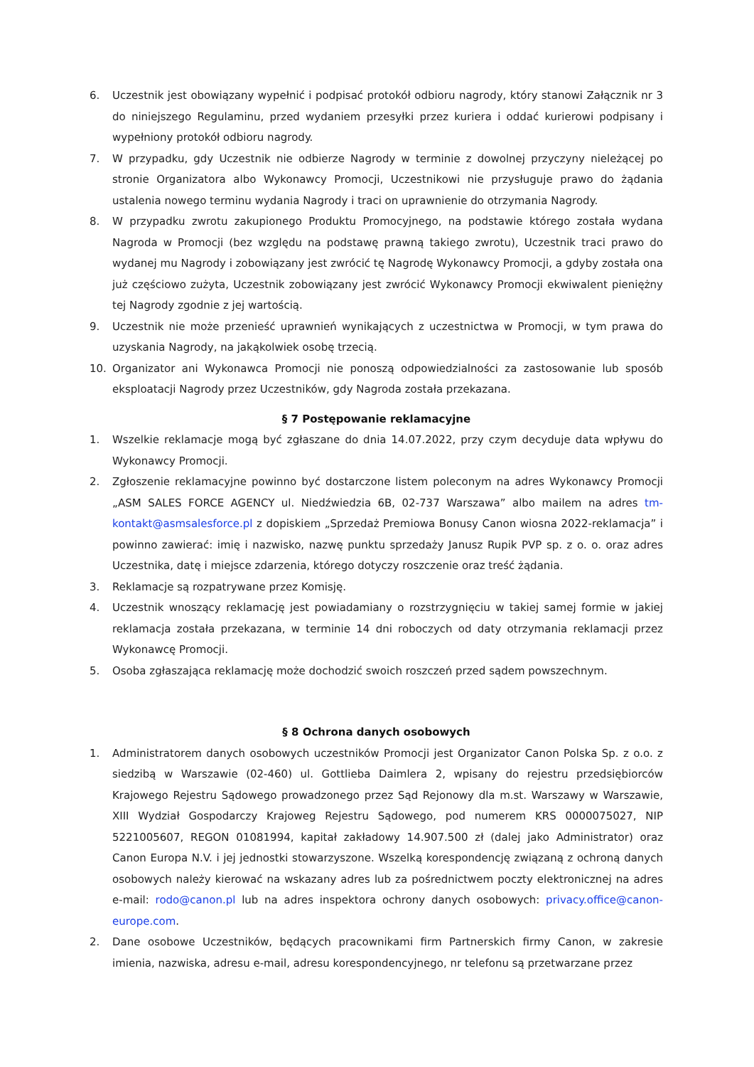6. Uczestnik jest obowiązany wypełnić i podpisać protokół odbioru nagrody, który stanowi Załącznik nr 3 do niniejszego Regulaminu, przed wydaniem przesyłki przez kuriera i oddać kurierowi podpisany i wypełniony protokół odbioru nagrody.
7. W przypadku, gdy Uczestnik nie odbierze Nagrody w terminie z dowolnej przyczyny nieleżącej po stronie Organizatora albo Wykonawcy Promocji, Uczestnikowi nie przysługuje prawo do żądania ustalenia nowego terminu wydania Nagrody i traci on uprawnienie do otrzymania Nagrody.
8. W przypadku zwrotu zakupionego Produktu Promocyjnego, na podstawie którego została wydana Nagroda w Promocji (bez względu na podstawę prawną takiego zwrotu), Uczestnik traci prawo do wydanej mu Nagrody i zobowiązany jest zwrócić tę Nagrodę Wykonawcy Promocji, a gdyby została ona już częściowo zużyta, Uczestnik zobowiązany jest zwrócić Wykonawcy Promocji ekwiwalent pieniężny tej Nagrody zgodnie z jej wartością.
9. Uczestnik nie może przenieść uprawnień wynikających z uczestnictwa w Promocji, w tym prawa do uzyskania Nagrody, na jakąkolwiek osobę trzecią.
10. Organizator ani Wykonawca Promocji nie ponoszą odpowiedzialności za zastosowanie lub sposób eksploatacji Nagrody przez Uczestników, gdy Nagroda została przekazana.
§ 7 Postępowanie reklamacyjne
1. Wszelkie reklamacje mogą być zgłaszane do dnia 14.07.2022, przy czym decyduje data wpływu do Wykonawcy Promocji.
2. Zgłoszenie reklamacyjne powinno być dostarczone listem poleconym na adres Wykonawcy Promocji „ASM SALES FORCE AGENCY ul. Niedźwiedzia 6B, 02-737 Warszawa” albo mailem na adres tm-kontakt@asmsalesforce.pl z dopiskiem „Sprzedaż Premiowa Bonusy Canon wiosna 2022-reklamacja” i powinno zawierać: imię i nazwisko, nazwę punktu sprzedaży Janusz Rupik PVP sp. z o. o. oraz adres Uczestnika, datę i miejsce zdarzenia, którego dotyczy roszczenie oraz treść żądania.
3. Reklamacje są rozpatrywane przez Komisję.
4. Uczestnik wnoszący reklamację jest powiadamiany o rozstrzygnięciu w takiej samej formie w jakiej reklamacja została przekazana, w terminie 14 dni roboczych od daty otrzymania reklamacji przez Wykonawcę Promocji.
5. Osoba zgłaszająca reklamację może dochodzić swoich roszczeń przed sądem powszechnym.
§ 8 Ochrona danych osobowych
1. Administratorem danych osobowych uczestników Promocji jest Organizator Canon Polska Sp. z o.o. z siedzibą w Warszawie (02-460) ul. Gottlieba Daimlera 2, wpisany do rejestru przedsiębiorców Krajowego Rejestru Sądowego prowadzonego przez Sąd Rejonowy dla m.st. Warszawy w Warszawie, XIII Wydział Gospodarczy Krajoweg Rejestru Sądowego, pod numerem KRS 0000075027, NIP 5221005607, REGON 01081994, kapitał zakładowy 14.907.500 zł (dalej jako Administrator) oraz Canon Europa N.V. i jej jednostki stowarzyszone. Wszelką korespondencję związaną z ochroną danych osobowych należy kierować na wskazany adres lub za pośrednictwem poczty elektronicznej na adres e-mail: rodo@canon.pl lub na adres inspektora ochrony danych osobowych: privacy.office@canon-europe.com.
2. Dane osobowe Uczestników, będących pracownikami firm Partnerskich firmy Canon, w zakresie imienia, nazwiska, adresu e-mail, adresu korespondencyjnego, nr telefonu są przetwarzane przez